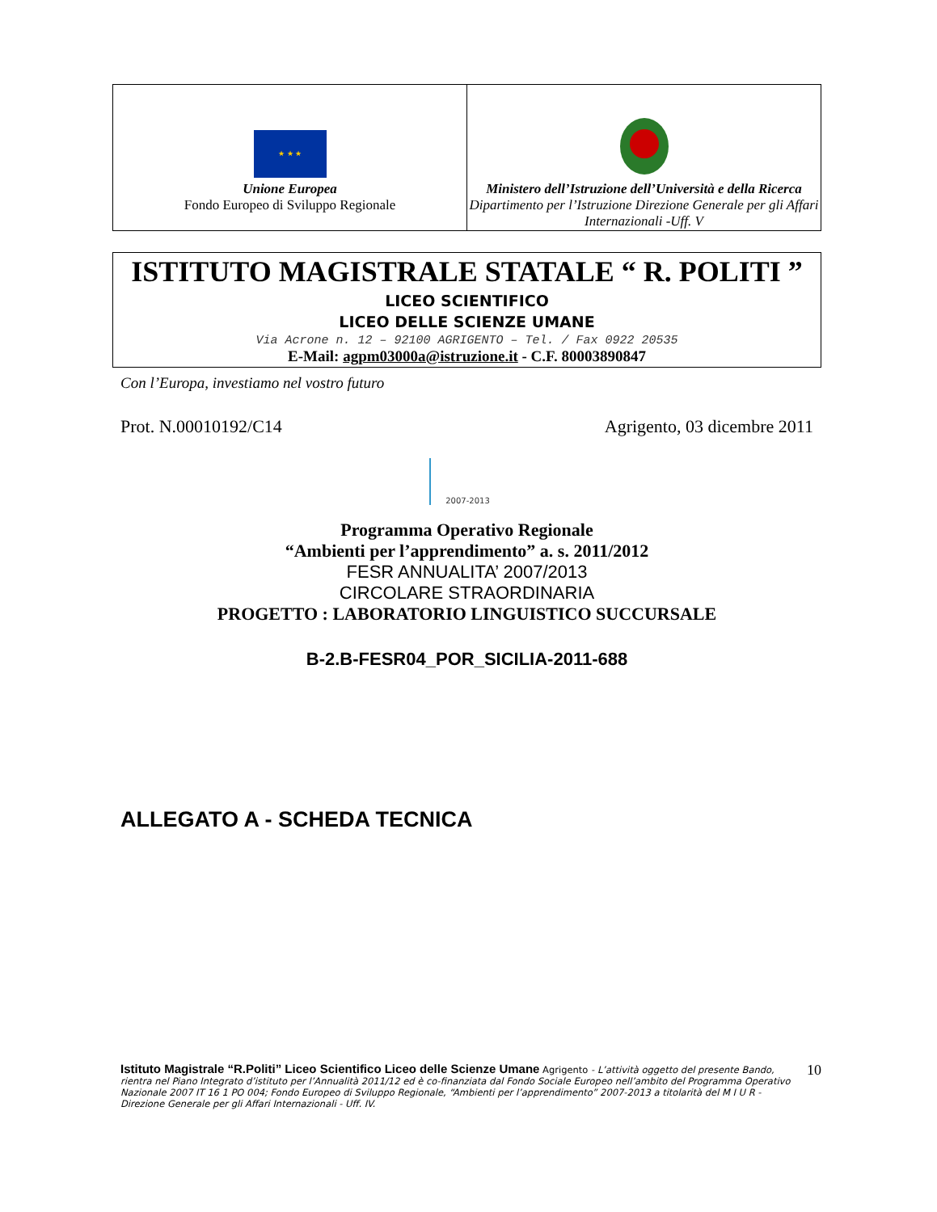| ★ ★ ★ Unione Europea Fondo Europeo di Sviluppo Regionale | Ministero dell’Istruzione dell’Università e della Ricerca Dipartimento per l’Istruzione Direzione Generale per gli Affari Internazionali -Uff. V |
ISTITUTO MAGISTRALE STATALE “ R. POLITI ”
LICEO SCIENTIFICO
LICEO DELLE SCIENZE UMANE
Via Acrone n. 12 – 92100 AGRIGENTO – Tel. / Fax 0922 20535
E-Mail: agpm03000a@istruzione.it - C.F. 80003890847
Con l’Europa, investiamo nel vostro futuro
Prot. N.00010192/C14 Agrigento, 03 dicembre 2011
2007-2013
Programma Operativo Regionale
“Ambienti per l’apprendimento” a. s. 2011/2012
FESR ANNUALITA’ 2007/2013
CIRCOLARE STRAORDINARIA
PROGETTO : LABORATORIO LINGUISTICO SUCCURSALE
B-2.B-FESR04_POR_SICILIA-2011-688
ALLEGATO A - SCHEDA TECNICA
Istituto Magistrale “R.Politi” Liceo Scientifico Liceo delle Scienze Umane Agrigento - L’attività oggetto del presente Bando, rientra nel Piano Integrato d’istituto per l’Annualità 2011/12 ed è co-finanziata dal Fondo Sociale Europeo nell’ambito del Programma Operativo Nazionale 2007 IT 16 1 PO 004; Fondo Europeo di Sviluppo Regionale, “Ambienti per l’apprendimento” 2007-2013 a titolarità del M I U R - Direzione Generale per gli Affari Internazionali - Uff. IV.
10